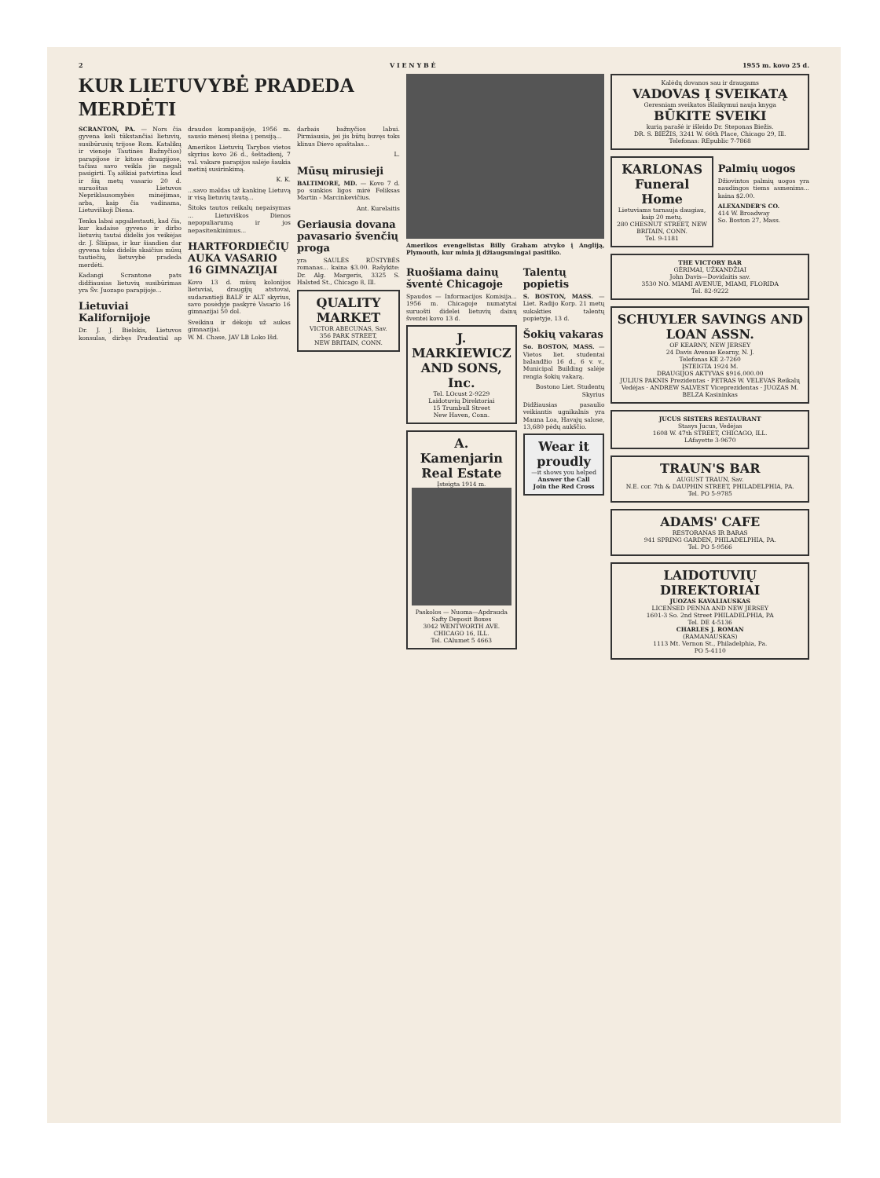2 V I E N Y B Ė 1955 m. kovo 25 d.
KUR LIETUVYBĖ PRADEDA MERDĖTI
SCRANTON, PA. — Nors čia gyvena keli tūkstančiai lietuvių, susibūrusių trijose Rom. Katalikų ir vienoje Tautinės Bažnyčios) parapijose ir kitose draugijose, tačiau savo veikla jie negali pasigirti. Tą aiškiai patvirtina kad ir šių metų vasario 20 d. suruoštas Lietuvos Nepriklausomybės minėjimas, arba, kaip čia vadinama, Lietuviškoji Diena.
Tenka labai apgailestauti, kad čia, kur kadaise gyveno ir dirbo lietuvių tautai didelis jos veikėjas dr. J. Šliūpas, ir kur šiandien dar gyvena toks didelis skaičius mūsų tautiečių, lietuvybė pradeda merdėti.
Kadangi Scrantone pats didžiausias lietuvių susibūrimas yra Šv. Juozapo parapijoje...
Lietuviai Kalifornijoje
Dr. J. J. Bielskis, Lietuvos konsulas, dirbęs Prudential ap draudos kompanijoje, 1956 m. sausio mėnesį išeina į pensiją...
Amerikos Lietuvių Tarybos vietos skyrius kovo 26 d., šeštadienį, 7 val. vakare parapijos salėje šaukia metinį susirinkimą.
K. K.
...savo maldas už kankinę Lietuvą ir visą lietuvių tautą...
Šitoks tautos reikalų nepaisymas ... Lietuviškos Dienos nepopuliarumą ir jos nepasitenkinimus...
HARTFORDIEČIŲ AUKA VASARIO 16 GIMNAZIJAI
Kovo 13 d. mūsų kolonijos lietuviai, draugijų atstovai, sudarantieji BALF ir ALT skyrius, savo posėdyje paskyrė Vasario 16 gimnazijai 50 dol.
Sveikinu ir dėkoju už aukas gimnazijai.
W. M. Chase, JAV LB Loko Išd.
darbais bažnyčios labui. Pirmiausia, jei jis būtų buvęs toks klinus Dievo apaštalas...
L.
Mūsų mirusieji
BALTIMORE, MD. — Kovo 7 d. po sunkios ligos mirė Feliksas Martin - Marcinkevičius.
Ant. Kurelaitis
Geriausia dovana pavasario švenčių proga
yra SAULĖS RŪSTYBĖS romanas... kaina $3.00. Rašykite: Dr. Alg. Margeris, 3325 S. Halsted St., Chicago 8, Ill.
QUALITY MARKET
VICTOR ABECUNAS, Sav.
356 PARK STREET,
NEW BRITAIN, CONN.
Amerikos evengelistas Billy Graham atvyko į Angliją, Plymouth, kur minia jį džiaugsmingai pasitiko.
Ruošiama dainų šventė Chicagoje
Spaudos — Informacijos Komisija... 1956 m. Chicagoje numatytai suruošti didelei lietuvių dainų šventei kovo 13 d.
J. MARKIEWICZ AND SONS, Inc.
Tel. LOcust 2-9229
Laidotuvių Direktoriai
15 Trumbull Street
New Haven, Conn.
A. Kamenjarin Real Estate
Įsteigta 1914 m.
Paskolos — Nuoma—Apdrauda Safty Deposit Boxes
3042 WENTWORTH AVE.
CHICAGO 16, ILL.
Tel. CAlumet 5 4663
Talentų popietis
S. BOSTON, MASS. — Liet. Radijo Korp. 21 metų sukakties talentų popietyje, 13 d.
Šokių vakaras
So. BOSTON, MASS. — Vietos liet. studentai balandžio 16 d., 6 v. v., Municipal Building salėje rengia šokių vakarą.
Bostono Liet. Studentų Skyrius
Didžiausias pasaulio veikiantis ugnikalnis yra Mauna Loa, Havajų salose, 13,680 pėdų aukščio.
Wear it proudly
—it shows you helped
Answer the Call
Join the Red Cross
Kalėdų dovanos sau ir draugams
VADOVAS Į SVEIKATĄ
Geresniam sveikatos išlaikymui nauja knyga
BŪKITE SVEIKI
kurią parašė ir išleido Dr. Steponas Biežis.
DR. S. BIEŽIS, 3241 W. 66th Place, Chicago 29, Ill.
Telefonas: REpublic 7-7868
KARLONAS Funeral Home
Lietuviams tarnauja daugiau, kaip 20 metų.
280 CHESNUT STREET, NEW BRITAIN, CONN.
Tel. 9-1181
Palmių uogos
Džiovintos palmių uogos yra naudingos tiems asmenims... kaina $2.00.
ALEXANDER'S CO.
414 W. Broadway
So. Boston 27, Mass.
THE VICTORY BAR
GĖRIMAI, UŽKANDŽIAI
John Davis—Dovidaitis sav.
3530 NO. MIAMI AVENUE, MIAMI, FLORIDA
Tel. 82-9222
SCHUYLER SAVINGS AND LOAN ASSN.
OF KEARNY, NEW JERSEY
24 Davis Avenue Kearny, N. J.
Telefonas KE 2-7260
ĮSTEIGTA 1924 M.
DRAUGIJOS AKTYVAS $916,000.00
JULIUS PAKNIS Prezidentas · PETRAS W. VELEVAS Reikalų Vedėjas · ANDREW SALVEST Viceprezidentas · JUOZAS M. BELZA Kasininkas
JUCUS SISTERS RESTAURANT
Stasys Jucus, Vedėjas
1608 W. 47th STREET, CHICAGO, ILL.
LAfayette 3-9670
TRAUN'S BAR
AUGUST TRAUN, Sav.
N.E. cor. 7th & DAUPHIN STREET, PHILADELPHIA, PA.
Tel. PO 5-9785
ADAMS' CAFE
RESTORANAS IR BARAS
941 SPRING GARDEN, PHILADELPHIA, PA.
Tel. PO 5-9566
LAIDOTUVIŲ DIREKTORIAI
JUOZAS KAVALIAUSKAS
LICENSED PENNA AND NEW JERSEY
1601-3 So. 2nd Street PHILADELPHIA, PA
Tel. DE 4-5136
CHARLES J. ROMAN
(RAMANAUSKAS)
1113 Mt. Vernon St., Philadelphia, Pa.
PO 5-4110